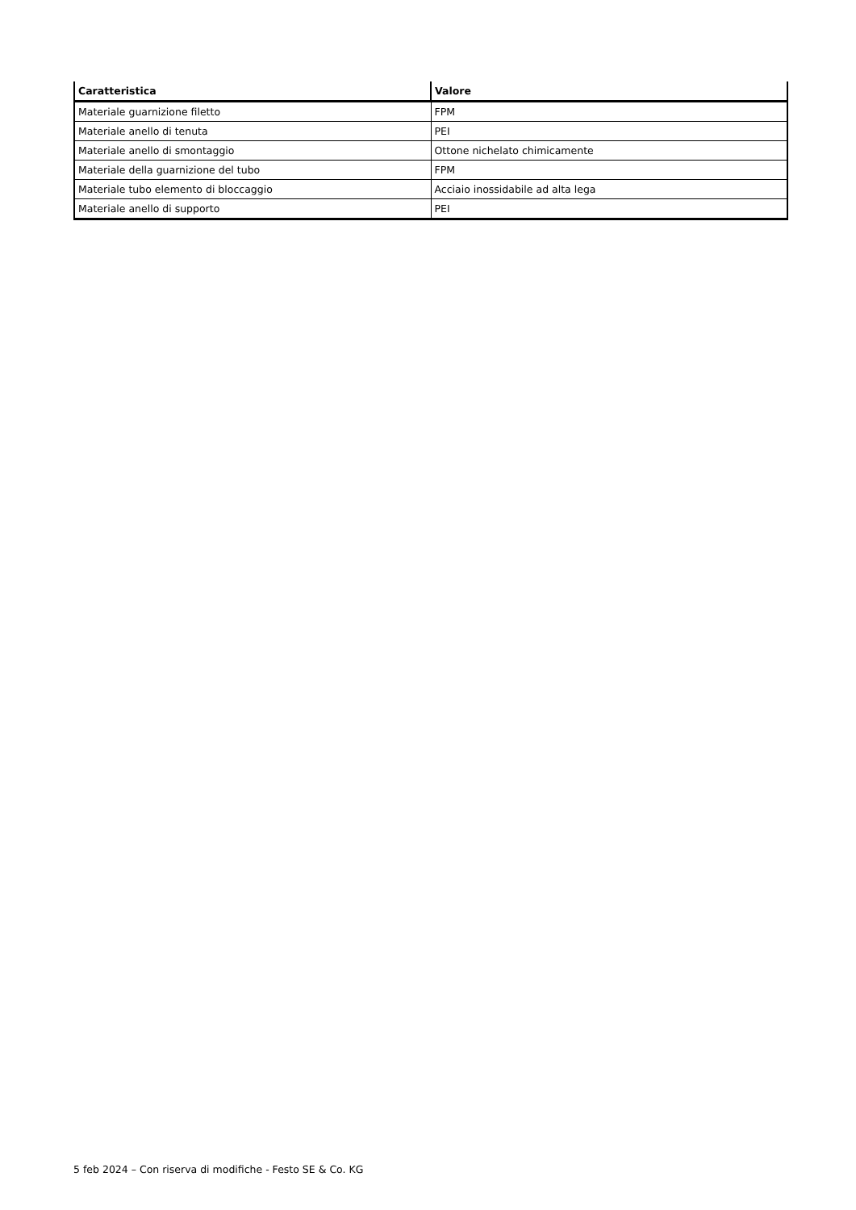| Caratteristica | Valore |
| --- | --- |
| Materiale guarnizione filetto | FPM |
| Materiale anello di tenuta | PEI |
| Materiale anello di smontaggio | Ottone nichelato chimicamente |
| Materiale della guarnizione del tubo | FPM |
| Materiale tubo elemento di bloccaggio | Acciaio inossidabile ad alta lega |
| Materiale anello di supporto | PEI |
5 feb 2024 – Con riserva di modifiche - Festo SE & Co. KG